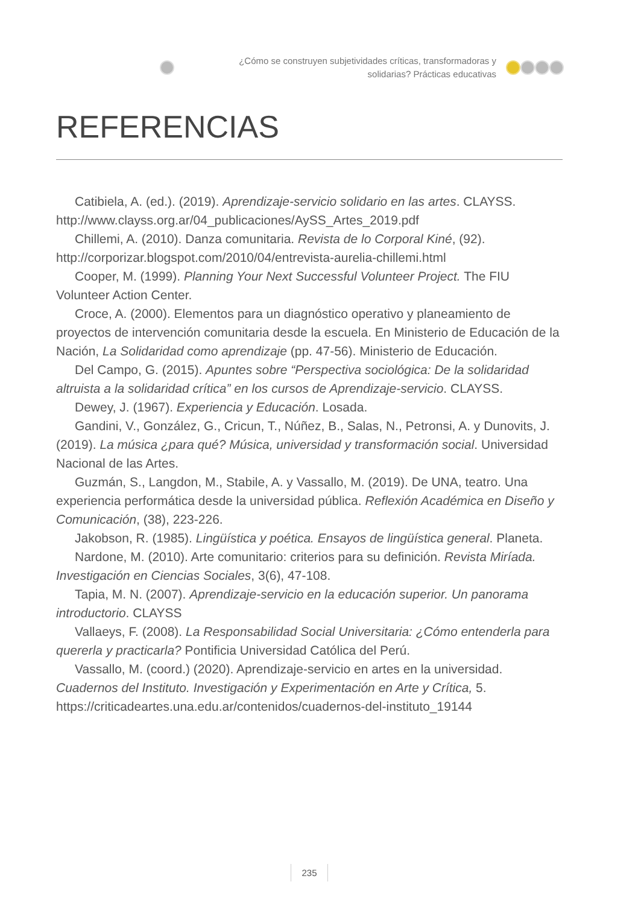¿Cómo se construyen subjetividades críticas, transformadoras y solidarias? Prácticas educativas
REFERENCIAS
Catibiela, A. (ed.). (2019). Aprendizaje-servicio solidario en las artes. CLAYSS. http://www.clayss.org.ar/04_publicaciones/AySS_Artes_2019.pdf
Chillemi, A. (2010). Danza comunitaria. Revista de lo Corporal Kiné, (92). http://corporizar.blogspot.com/2010/04/entrevista-aurelia-chillemi.html
Cooper, M. (1999). Planning Your Next Successful Volunteer Project. The FIU Volunteer Action Center.
Croce, A. (2000). Elementos para un diagnóstico operativo y planeamiento de proyectos de intervención comunitaria desde la escuela. En Ministerio de Educación de la Nación, La Solidaridad como aprendizaje (pp. 47-56). Ministerio de Educación.
Del Campo, G. (2015). Apuntes sobre “Perspectiva sociológica: De la solidaridad altruista a la solidaridad crítica” en los cursos de Aprendizaje-servicio. CLAYSS.
Dewey, J. (1967). Experiencia y Educación. Losada.
Gandini, V., González, G., Cricun, T., Núñez, B., Salas, N., Petronsi, A. y Dunovits, J. (2019). La música ¿para qué? Música, universidad y transformación social. Universidad Nacional de las Artes.
Guzmán, S., Langdon, M., Stabile, A. y Vassallo, M. (2019). De UNA, teatro. Una experiencia performática desde la universidad pública. Reflexión Académica en Diseño y Comunicación, (38), 223-226.
Jakobson, R. (1985). Lingüística y poética. Ensayos de lingüística general. Planeta.
Nardone, M. (2010). Arte comunitario: criterios para su definición. Revista Miríada. Investigación en Ciencias Sociales, 3(6), 47-108.
Tapia, M. N. (2007). Aprendizaje-servicio en la educación superior. Un panorama introductorio. CLAYSS
Vallaeys, F. (2008). La Responsabilidad Social Universitaria: ¿Cómo entenderla para quererla y practicarla? Pontificia Universidad Católica del Perú.
Vassallo, M. (coord.) (2020). Aprendizaje-servicio en artes en la universidad. Cuadernos del Instituto. Investigación y Experimentación en Arte y Crítica, 5. https://criticadeartes.una.edu.ar/contenidos/cuadernos-del-instituto_19144
235